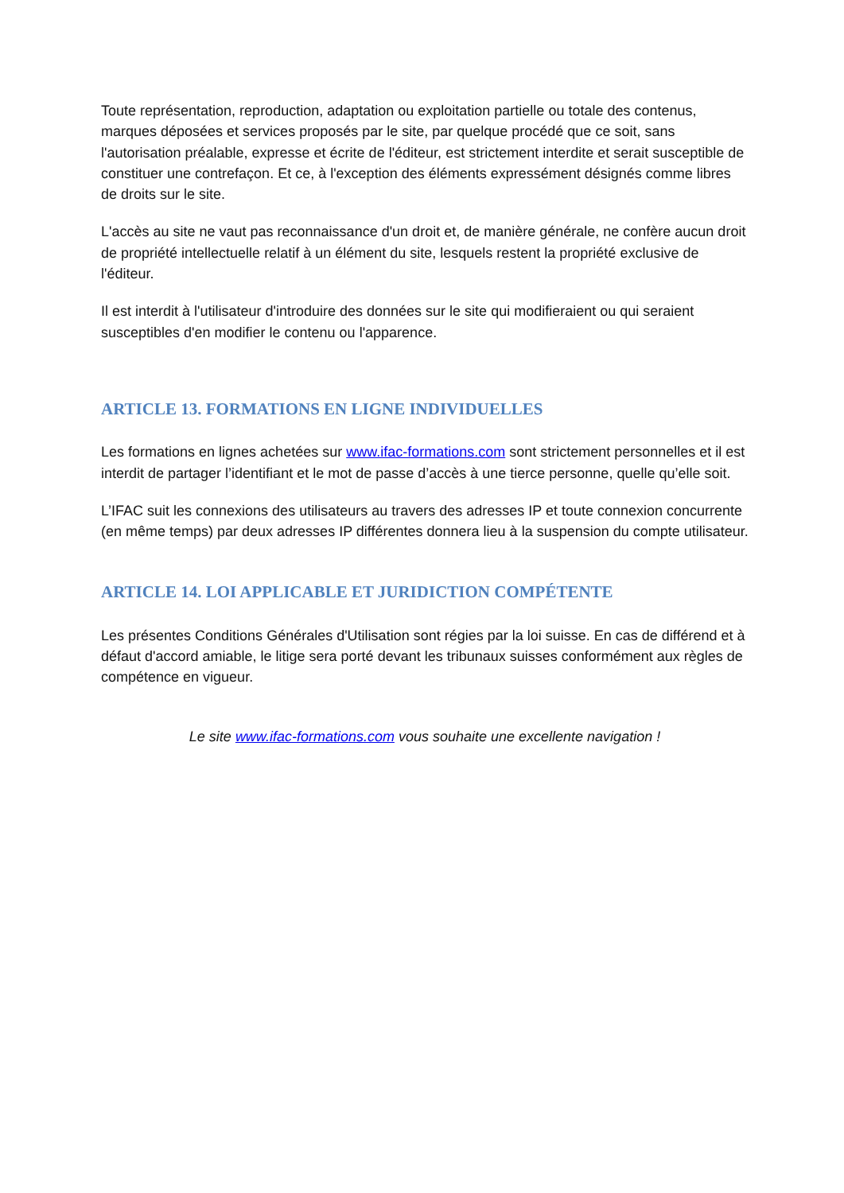Toute représentation, reproduction, adaptation ou exploitation partielle ou totale des contenus, marques déposées et services proposés par le site, par quelque procédé que ce soit, sans l'autorisation préalable, expresse et écrite de l'éditeur, est strictement interdite et serait susceptible de constituer une contrefaçon. Et ce, à l'exception des éléments expressément désignés comme libres de droits sur le site.
L'accès au site ne vaut pas reconnaissance d'un droit et, de manière générale, ne confère aucun droit de propriété intellectuelle relatif à un élément du site, lesquels restent la propriété exclusive de l'éditeur.
Il est interdit à l'utilisateur d'introduire des données sur le site qui modifieraient ou qui seraient susceptibles d'en modifier le contenu ou l'apparence.
ARTICLE 13. FORMATIONS EN LIGNE INDIVIDUELLES
Les formations en lignes achetées sur www.ifac-formations.com sont strictement personnelles et il est interdit de partager l’identifiant et le mot de passe d’accès à une tierce personne, quelle qu’elle soit.
L’IFAC suit les connexions des utilisateurs au travers des adresses IP et toute connexion concurrente (en même temps) par deux adresses IP différentes donnera lieu à la suspension du compte utilisateur.
ARTICLE 14. LOI APPLICABLE ET JURIDICTION COMPÉTENTE
Les présentes Conditions Générales d'Utilisation sont régies par la loi suisse. En cas de différend et à défaut d'accord amiable, le litige sera porté devant les tribunaux suisses conformément aux règles de compétence en vigueur.
Le site www.ifac-formations.com vous souhaite une excellente navigation !